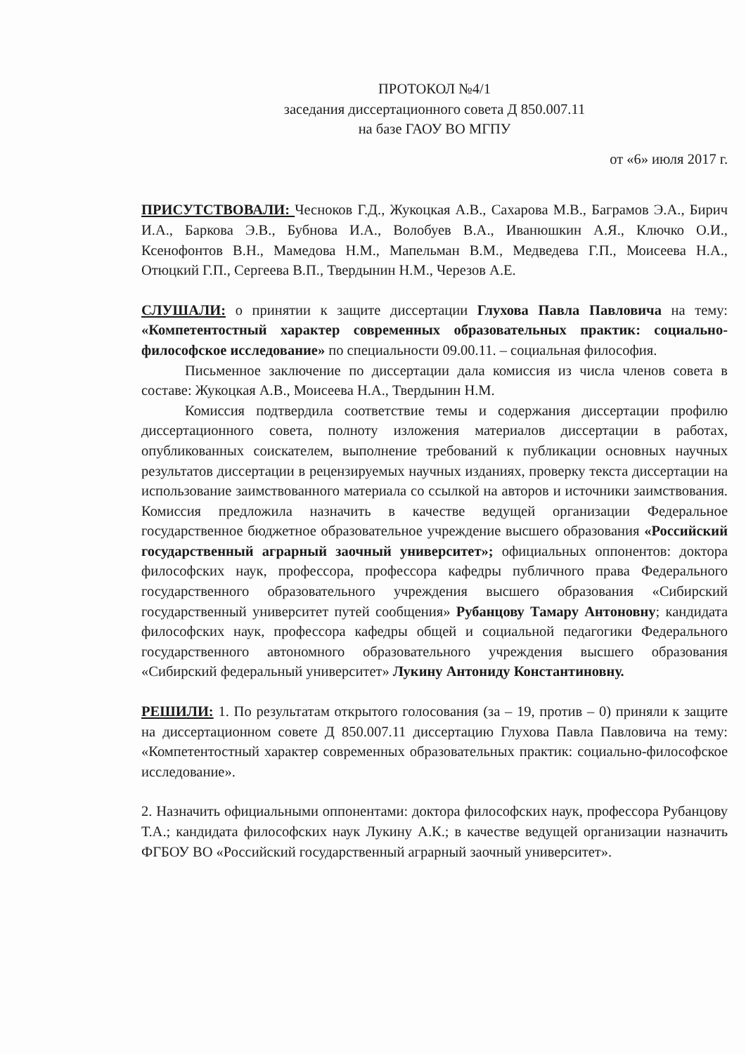ПРОТОКОЛ №4/1
заседания диссертационного совета Д 850.007.11
на базе ГАОУ ВО МГПУ
от «6» июля 2017 г.
ПРИСУТСТВОВАЛИ: Чесноков Г.Д., Жукоцкая А.В., Сахарова М.В., Баграмов Э.А., Бирич И.А., Баркова Э.В., Бубнова И.А., Волобуев В.А., Иванюшкин А.Я., Ключко О.И., Ксенофонтов В.Н., Мамедова Н.М., Мапельман В.М., Медведева Г.П., Моисеева Н.А., Отюцкий Г.П., Сергеева В.П., Твердынин Н.М., Черезов А.Е.
СЛУШАЛИ: о принятии к защите диссертации Глухова Павла Павловича на тему: «Компетентостный характер современных образовательных практик: социально-философское исследование» по специальности 09.00.11. – социальная философия.
Письменное заключение по диссертации дала комиссия из числа членов совета в составе: Жукоцкая А.В., Моисеева Н.А., Твердынин Н.М.
Комиссия подтвердила соответствие темы и содержания диссертации профилю диссертационного совета, полноту изложения материалов диссертации в работах, опубликованных соискателем, выполнение требований к публикации основных научных результатов диссертации в рецензируемых научных изданиях, проверку текста диссертации на использование заимствованного материала со ссылкой на авторов и источники заимствования. Комиссия предложила назначить в качестве ведущей организации Федеральное государственное бюджетное образовательное учреждение высшего образования «Российский государственный аграрный заочный университет»; официальных оппонентов: доктора философских наук, профессора, профессора кафедры публичного права Федерального государственного образовательного учреждения высшего образования «Сибирский государственный университет путей сообщения» Рубанцову Тамару Антоновну; кандидата философских наук, профессора кафедры общей и социальной педагогики Федерального государственного автономного образовательного учреждения высшего образования «Сибирский федеральный университет» Лукину Антониду Константиновну.
РЕШИЛИ: 1. По результатам открытого голосования (за – 19, против – 0) приняли к защите на диссертационном совете Д 850.007.11 диссертацию Глухова Павла Павловича на тему: «Компетентостный характер современных образовательных практик: социально-философское исследование».
2. Назначить официальными оппонентами: доктора философских наук, профессора Рубанцову Т.А.; кандидата философских наук Лукину А.К.; в качестве ведущей организации назначить ФГБОУ ВО «Российский государственный аграрный заочный университет».